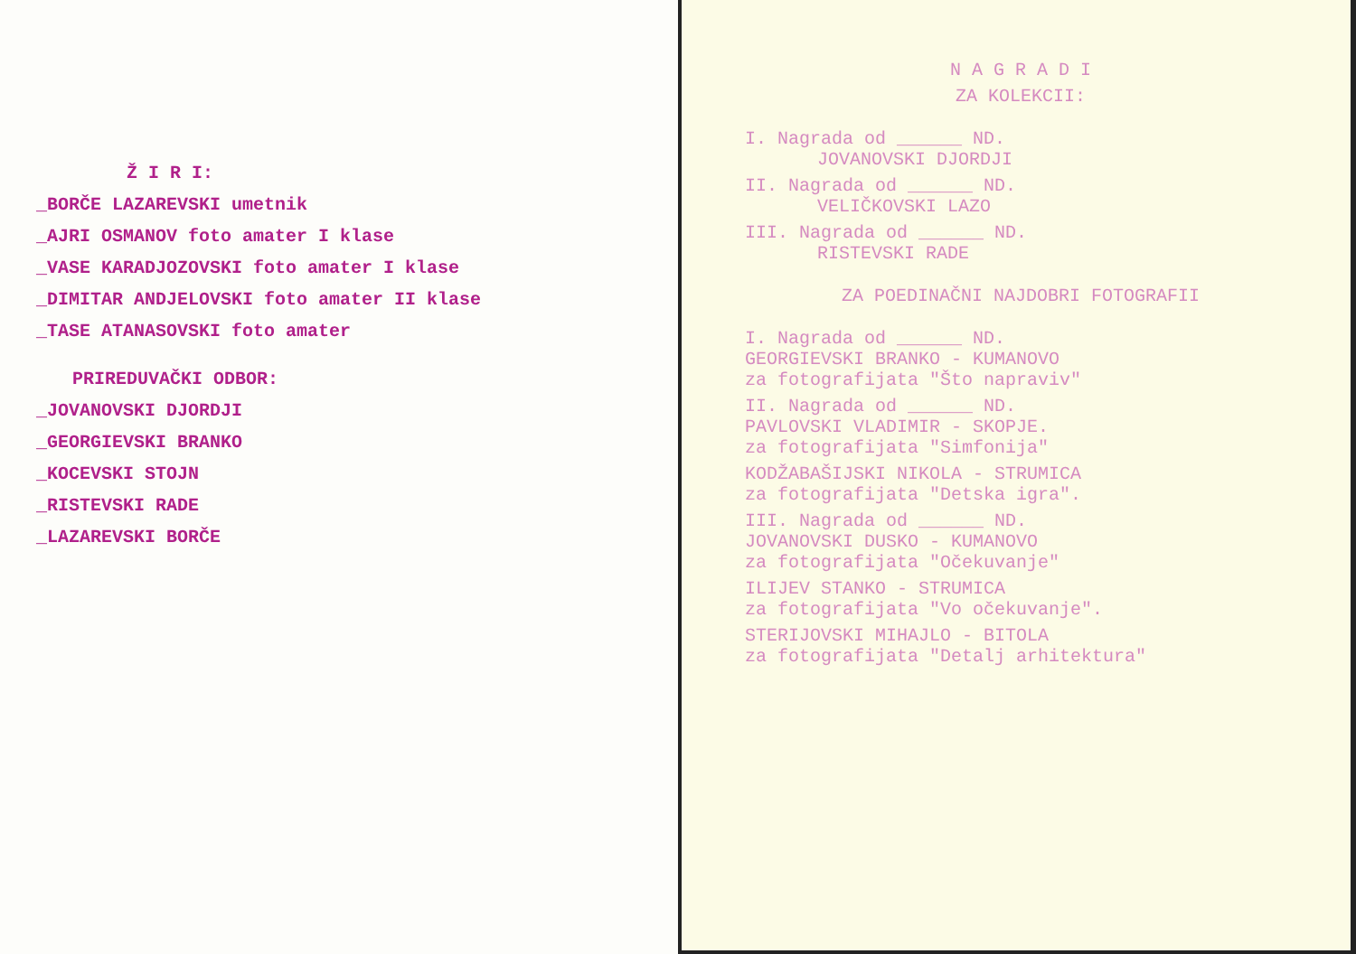Ž I R I:
_BORČE LAZAREVSKI umetnik
_AJRI OSMANOV foto amater I klase
_VASE KARADJOZOVSKI foto amater I klase
_DIMITAR ANDJELOVSKI foto amater II klase
_TASE ATANASOVSKI foto amater
PRIREDUVAČKI ODBOR:
_JOVANOVSKI DJORDJI
_GEORGIEVSKI BRANKO
_KOCEVSKI STOJN
_RISTEVSKI RADE
_LAZAREVSKI BORČE
N A G R A D I
ZA KOLEKCII:
I. Nagrada od ______ ND.
JOVANOVSKI DJORDJI
II. Nagrada od ______ ND.
VELIČKOVSKI LAZO
III. Nagrada od ______ ND.
RISTEVSKI RADE
ZA POEDINAČNI NAJDOBRI FOTOGRAFII
I. Nagrada od ______ ND.
GEORGIEVSKI BRANKO - KUMANOVO
za fotografijata "Što napraviv"
II. Nagrada od ______ ND.
PAVLOVSKI VLADIMIR - SKOPJE.
za fotografijata "Simfonija"
KODŽABAŠIJSKI NIKOLA - STRUMICA
za fotografijata "Detska igra".
III. Nagrada od ______ ND.
JOVANOVSKI DUSKO - KUMANOVO
za fotografijata "Očekuvanje"
ILIJEV STANKO - STRUMICA
za fotografijata "Vo očekuvanje".
STERIJOVSKI MIHAJLO - BITOLA
za fotografijata "Detalj arhitektura"